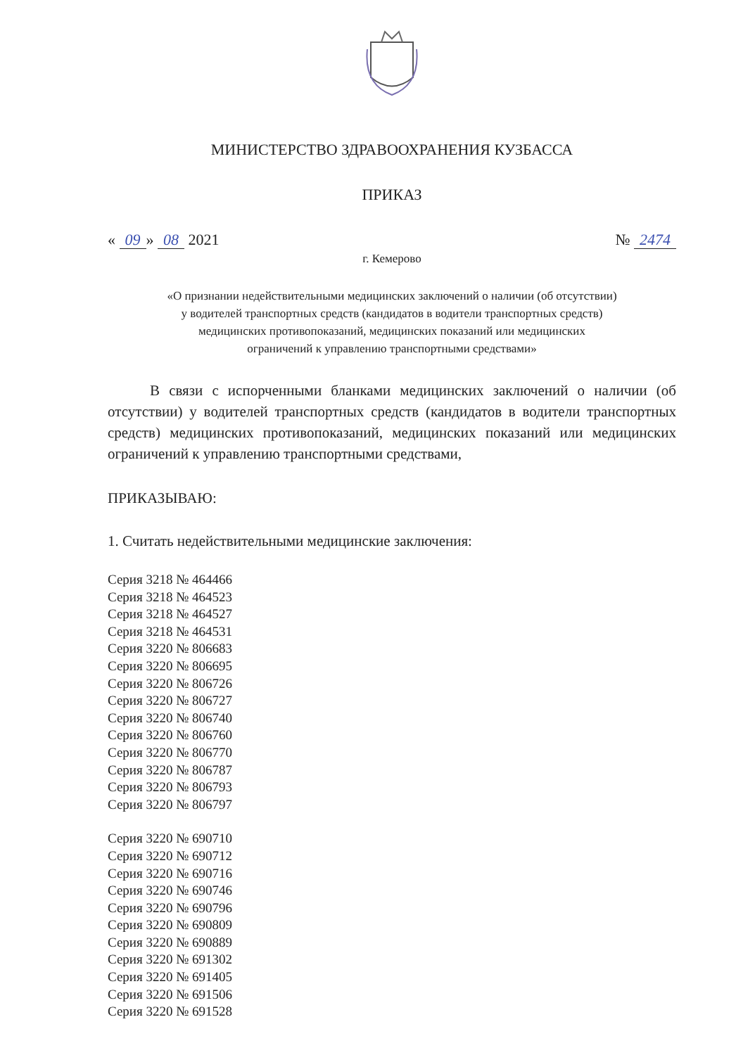МИНИСТЕРСТВО ЗДРАВООХРАНЕНИЯ КУЗБАССА
ПРИКАЗ
« 09 » 08 2021 № 2474
г. Кемерово
«О признании недействительными медицинских заключений о наличии (об отсутствии)
у водителей транспортных средств (кандидатов в водители транспортных средств)
медицинских противопоказаний, медицинских показаний или медицинских
ограничений к управлению транспортными средствами»
В связи с испорченными бланками медицинских заключений о наличии (об отсутствии) у водителей транспортных средств (кандидатов в водители транспортных средств) медицинских противопоказаний, медицинских показаний или медицинских ограничений к управлению транспортными средствами,
ПРИКАЗЫВАЮ:
1. Считать недействительными медицинские заключения:
Серия 3218 № 464466
Серия 3218 № 464523
Серия 3218 № 464527
Серия 3218 № 464531
Серия 3220 № 806683
Серия 3220 № 806695
Серия 3220 № 806726
Серия 3220 № 806727
Серия 3220 № 806740
Серия 3220 № 806760
Серия 3220 № 806770
Серия 3220 № 806787
Серия 3220 № 806793
Серия 3220 № 806797
Серия 3220 № 690710
Серия 3220 № 690712
Серия 3220 № 690716
Серия 3220 № 690746
Серия 3220 № 690796
Серия 3220 № 690809
Серия 3220 № 690889
Серия 3220 № 691302
Серия 3220 № 691405
Серия 3220 № 691506
Серия 3220 № 691528